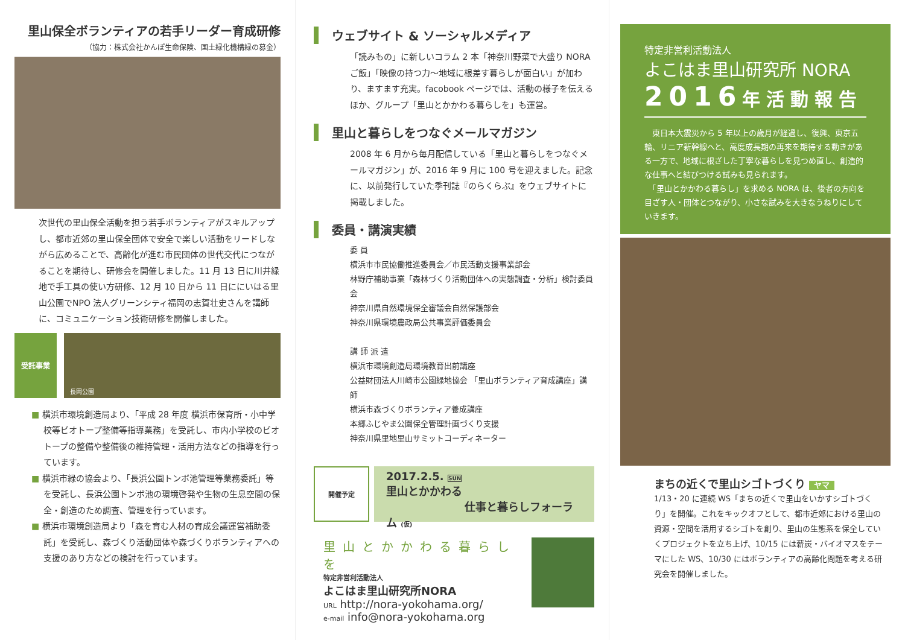里山保全ボランティアの若手リーダー育成研修
（協力：株式会社かんぽ生命保険、国土緑化機構緑の募金）
次世代の里山保全活動を担う若手ボランティアがスキルアップし、都市近郊の里山保全団体で安全で楽しい活動をリードしながら広めることで、高齢化が進む市民団体の世代交代につながることを期待し、研修会を開催しました。11 月 13 日に川井緑地で手工具の使い方研修、12 月 10 日から 11 日ににいはる里山公園でNPO 法人グリーンシティ福岡の志賀壮史さんを講師に、コミュニケーション技術研修を開催しました。
受託事業
長岡公園
■ 横浜市環境創造局より、「平成 28 年度 横浜市保育所・小中学校等ビオトープ整備等指導業務」を受託し、市内小学校のビオトープの整備や整備後の維持管理・活用方法などの指導を行っています。
■ 横浜市緑の協会より、「長浜公園トンボ池管理等業務委託」等を受託し、長浜公園トンボ池の環境啓発や生物の生息空間の保全・創造のため調査、管理を行っています。
■ 横浜市環境創造局より「森を育む人材の育成会議運営補助委託」を受託し、森づくり活動団体や森づくりボランティアへの支援のあり方などの検討を行っています。
ウェブサイト & ソーシャルメディア
「読みもの」に新しいコラム 2 本「神奈川野菜で大盛り NORA ご飯」「映像の持つ力〜地域に根差す暮らしが面白い」が加わり、ますます充実。facobook ページでは、活動の様子を伝えるほか、グループ「里山とかかわる暮らしを」も運営。
里山と暮らしをつなぐメールマガジン
2008 年 6 月から毎月配信している「里山と暮らしをつなぐメールマガジン」が、2016 年 9 月に 100 号を迎えました。記念に、以前発行していた季刊誌『のらくらぶ』をウェブサイトに掲載しました。
委員・講演実績
委 員
横浜市市民協働推進委員会／市民活動支援事業部会
林野庁補助事業「森林づくり活動団体への実態調査・分析」検討委員会
神奈川県自然環境保全審議会自然保護部会
神奈川県環境農政局公共事業評価委員会
講 師 派 遣
横浜市環境創造局環境教育出前講座
公益財団法人川崎市公園緑地協会 「里山ボランティア育成講座」講師
横浜市森づくりボランティア養成講座
本郷ふじやま公園保全管理計画づくり支援
神奈川県里地里山サミットコーディネーター
開催予定
2017.2.5. SUN
里山とかかわる
仕事と暮らしフォーラム (仮)
里山とかかわる暮らしを
特定非営利活動法人
よこはま里山研究所NORA
URL http://nora-yokohama.org/
e-mail info@nora-yokohama.org
特定非営利活動法人
よこはま里山研究所 NORA
2016年活動報告
　東日本大震災から 5 年以上の歳月が経過し、復興、東京五輪、リニア新幹線へと、高度成長期の再来を期待する動きがある一方で、地域に根ざした丁寧な暮らしを見つめ直し、創造的な仕事へと結びつける試みも見られます。
　「里山とかかわる暮らし」を求める NORA は、後者の方向を目ざす人・団体とつながり、小さな試みを大きなうねりにしていきます。
まちの近くで里山シゴトづくり ヤマ
1/13・20 に連続 WS「まちの近くで里山をいかすシゴトづくり」を開催。これをキックオフとして、都市近郊における里山の資源・空間を活用するシゴトを創り、里山の生態系を保全していくプロジェクトを立ち上げ、10/15 には薪炭・バイオマスをテーマにした WS、10/30 にはボランティアの高齢化問題を考える研究会を開催しました。